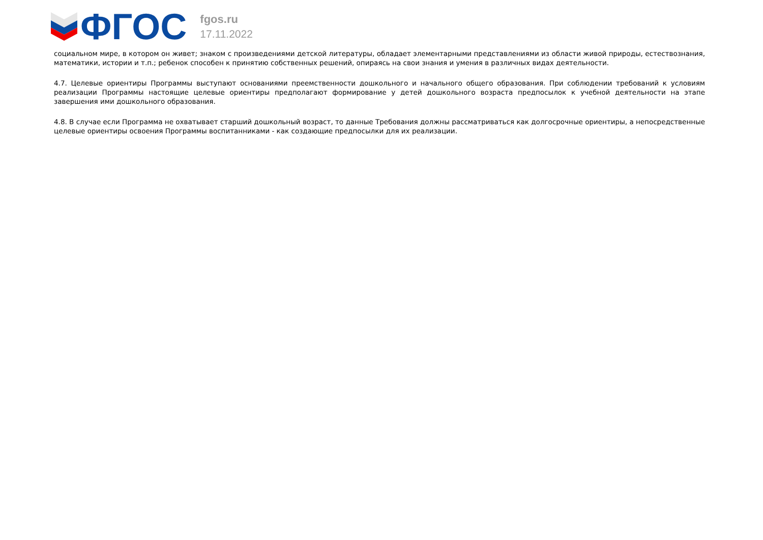ФГОС
fgos.ru
17.11.2022
социальном мире, в котором он живет; знаком с произведениями детской литературы, обладает элементарными представлениями из области живой природы, естествознания, математики, истории и т.п.; ребенок способен к принятию собственных решений, опираясь на свои знания и умения в различных видах деятельности.
4.7. Целевые ориентиры Программы выступают основаниями преемственности дошкольного и начального общего образования. При соблюдении требований к условиям реализации Программы настоящие целевые ориентиры предполагают формирование у детей дошкольного возраста предпосылок к учебной деятельности на этапе завершения ими дошкольного образования.
4.8. В случае если Программа не охватывает старший дошкольный возраст, то данные Требования должны рассматриваться как долгосрочные ориентиры, а непосредственные целевые ориентиры освоения Программы воспитанниками - как создающие предпосылки для их реализации.